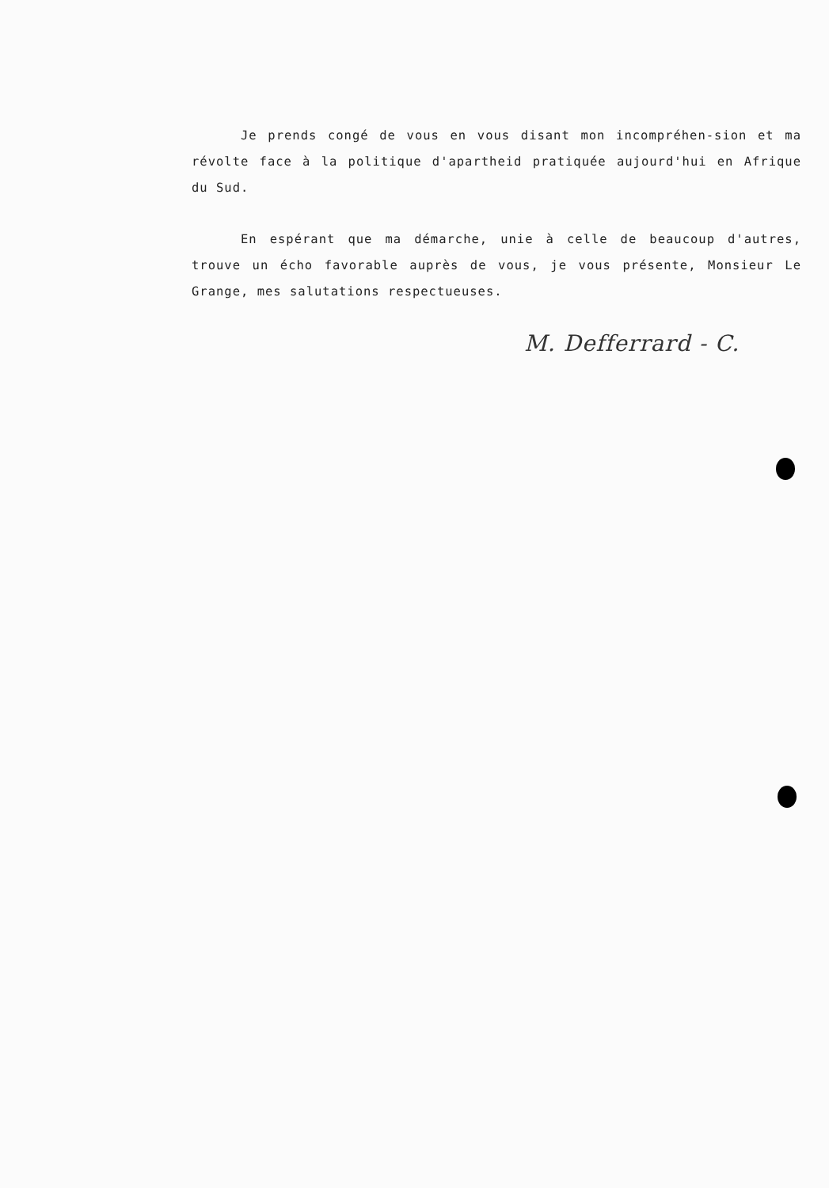Je prends congé de vous en vous disant mon incompréhen-sion et ma révolte face à la politique d'apartheid pratiquée aujourd'hui en Afrique du Sud.
En espérant que ma démarche, unie à celle de beaucoup d'autres, trouve un écho favorable auprès de vous, je vous présente, Monsieur Le Grange, mes salutations respectueuses.
M. Defferrard - C.